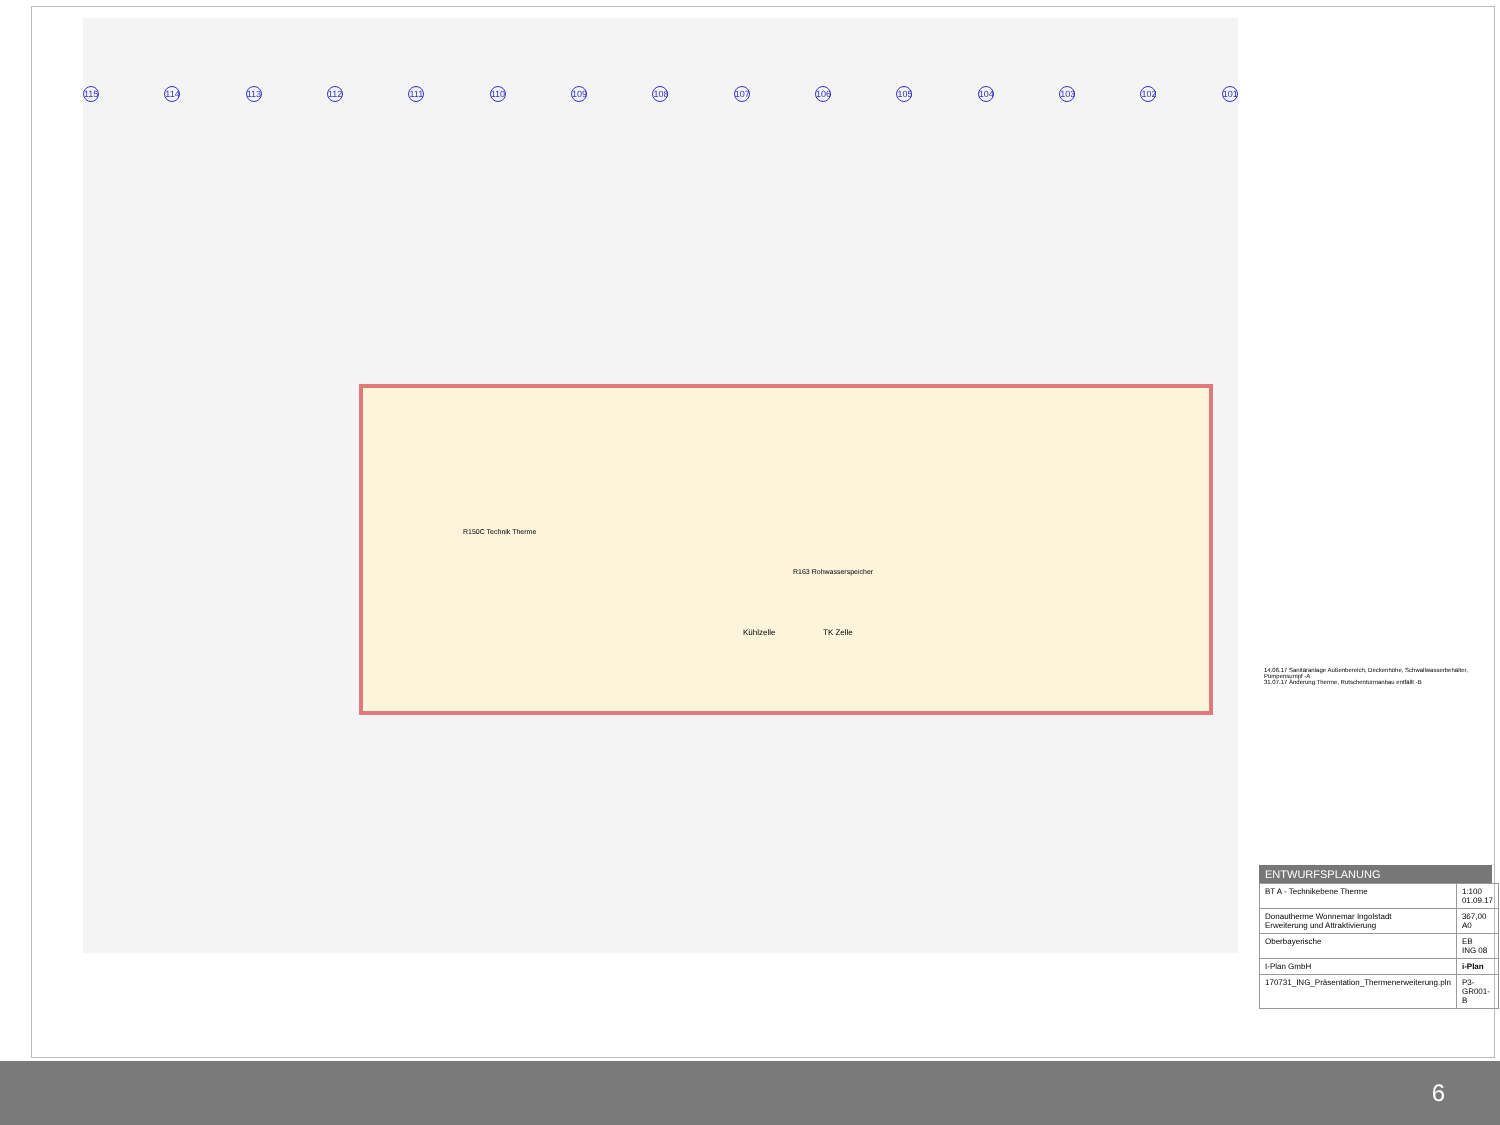115 114 113 112 111 110 109 108 107 106 105 104 103 102 101
R163 Rohwasserspeicher
Kühlzelle TK Zelle
R150C Technik Therme
14.06.17 Sanitäranlage Außenbereich, Deckenhöhe, Schwallwasserbehälter, Pumpensumpf -A
31.07.17 Änderung Therme, Rutschenturmanbau entfällt -B
ENTWURFSPLANUNG
| BT A - Technikebene Therme | 1:100 01.09.17 |
| Donautherme Wonnemar Ingolstadt Erweiterung und Attraktivierung | 367,00 A0 |
| Oberbayerische | EB ING 08 |
| I-Plan GmbH | i-Plan |
| 170731_ING_Präsentation_Thermenerweiterung.pln | P3-GR001-B |
6